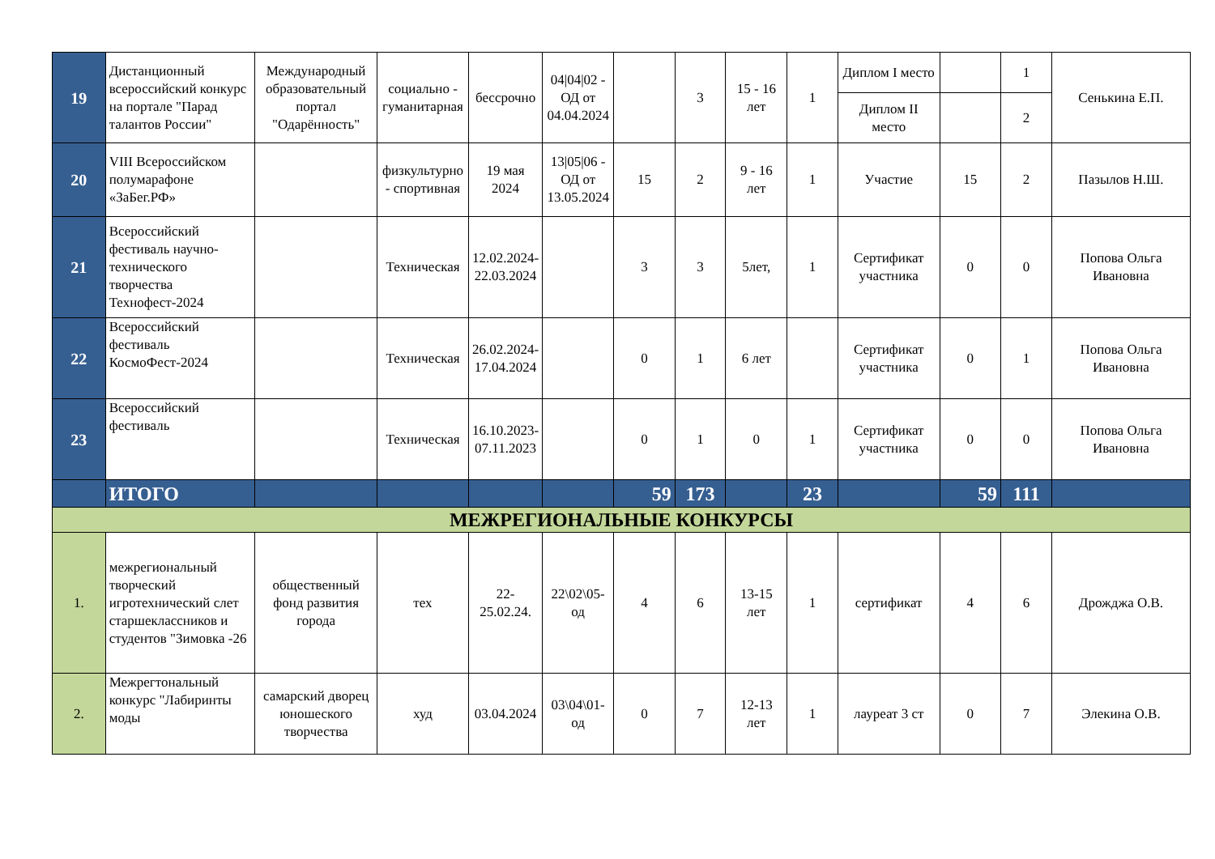| 19 | Дистанционный всероссийский конкурс на портале "Парад талантов России" | Международный образовательный портал "Одарённость" | социально - гуманитарная | бессрочно | 04/04/02 - ОД от 04.04.2024 | | 3 | 15 - 16 лет | 1 | Диплом I место | | 1 | Сенькина Е.П. |
| | | | | | | | | | | Диплом II место | | 2 | |
| 20 | VIII Всероссийском полумарафоне «ЗаБег.РФ» | | физкультурно - спортивная | 19 мая 2024 | 13/05/06 - ОД от 13.05.2024 | 15 | 2 | 9 - 16 лет | 1 | Участие | 15 | 2 | Пазылов Н.Ш. |
| 21 | Всероссийский фестиваль научно-технического творчества Технофест-2024 | | Техническая | 12.02.2024-22.03.2024 | | 3 | 3 | 5лет, | 1 | Сертификат участника | 0 | 0 | Попова Ольга Ивановна |
| 22 | Всероссийский фестиваль КосмоФест-2024 | | Техническая | 26.02.2024-17.04.2024 | | 0 | 1 | 6 лет | | Сертификат участника | 0 | 1 | Попова Ольга Ивановна |
| 23 | Всероссийский фестиваль | | Техническая | 16.10.2023-07.11.2023 | | 0 | 1 | 0 | 1 | Сертификат участника | 0 | 0 | Попова Ольга Ивановна |
| | ИТОГО | | | | | 59 | 173 | | 23 | | 59 | 111 | |
| МЕЖРЕГИОНАЛЬНЫЕ КОНКУРСЫ | | | | | | | | | | | | | |
| 1. | межрегиональный творческий игротехнический слет старшеклассников и студентов "Зимовка -26 | общественный фонд развития города | тех | 22-25.02.24. | 22\02\05-од | 4 | 6 | 13-15 лет | 1 | сертификат | 4 | 6 | Дрожджа О.В. |
| 2. | Межрегтональный конкурс "Лабиринты моды | самарский дворец юношеского творчества | худ | 03.04.2024 | 03\04\01-од | 0 | 7 | 12-13 лет | 1 | лауреат 3 ст | 0 | 7 | Элекина О.В. |